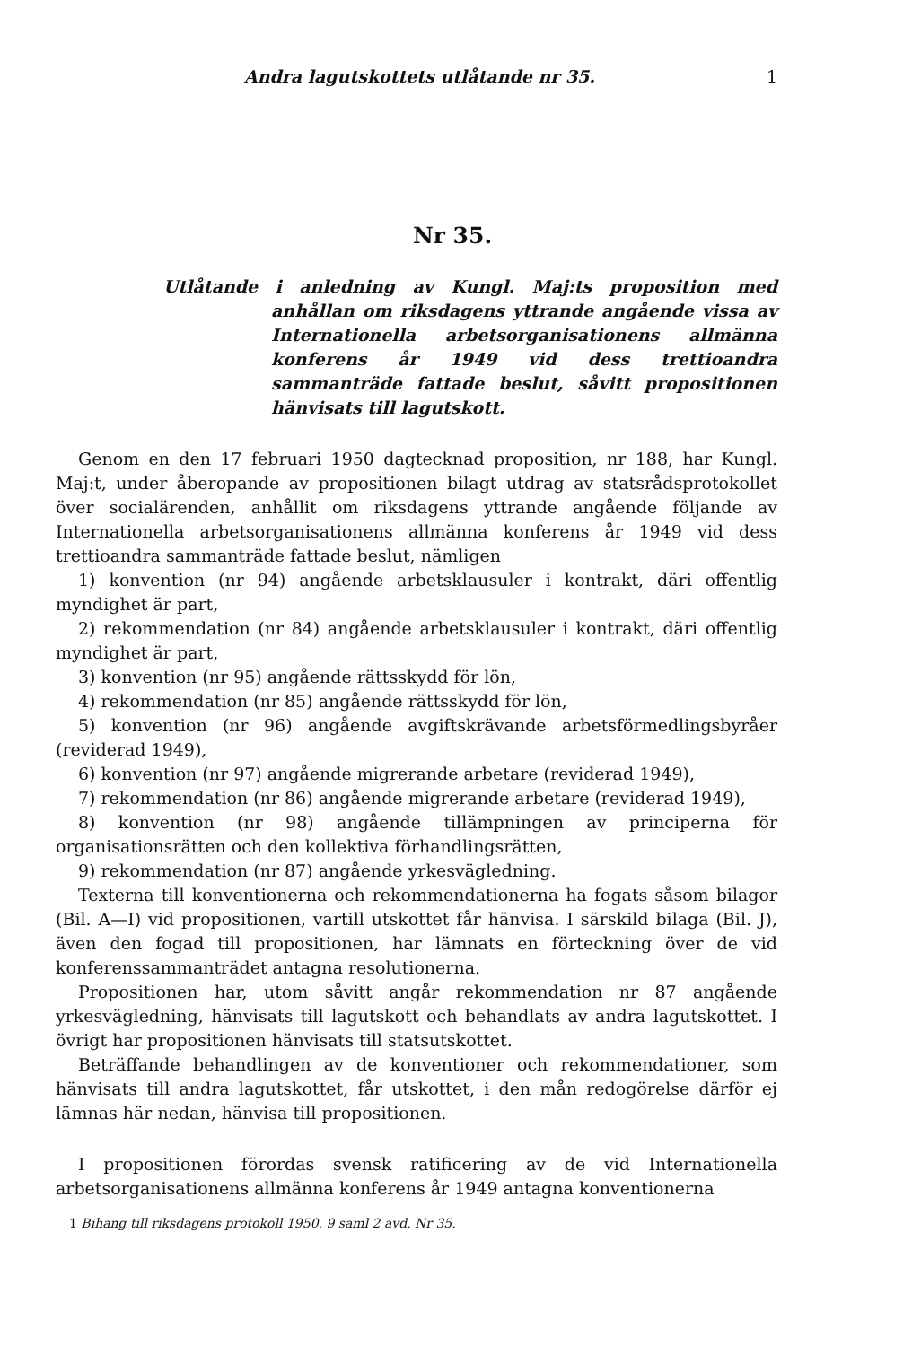Andra lagutskottets utlåtande nr 35. 1
Nr 35.
Utlåtande i anledning av Kungl. Maj:ts proposition med anhållan om riksdagens yttrande angående vissa av Internationella arbetsorganisationens allmänna konferens år 1949 vid dess trettioandra sammanträde fattade beslut, såvitt propositionen hänvisats till lagutskott.
Genom en den 17 februari 1950 dagtecknad proposition, nr 188, har Kungl. Maj:t, under åberopande av propositionen bilagt utdrag av statsrådsprotokollet över socialärenden, anhållit om riksdagens yttrande angående följande av Internationella arbetsorganisationens allmänna konferens år 1949 vid dess trettioandra sammanträde fattade beslut, nämligen
1) konvention (nr 94) angående arbetsklausuler i kontrakt, däri offentlig myndighet är part,
2) rekommendation (nr 84) angående arbetsklausuler i kontrakt, däri offentlig myndighet är part,
3) konvention (nr 95) angående rättsskydd för lön,
4) rekommendation (nr 85) angående rättsskydd för lön,
5) konvention (nr 96) angående avgiftskrävande arbetsförmedlingsbyråer (reviderad 1949),
6) konvention (nr 97) angående migrerande arbetare (reviderad 1949),
7) rekommendation (nr 86) angående migrerande arbetare (reviderad 1949),
8) konvention (nr 98) angående tillämpningen av principerna för organisationsrätten och den kollektiva förhandlingsrätten,
9) rekommendation (nr 87) angående yrkesvägledning.
Texterna till konventionerna och rekommendationerna ha fogats såsom bilagor (Bil. A—I) vid propositionen, vartill utskottet får hänvisa. I särskild bilaga (Bil. J), även den fogad till propositionen, har lämnats en förteckning över de vid konferenssammanträdet antagna resolutionerna.
Propositionen har, utom såvitt angår rekommendation nr 87 angående yrkesvägledning, hänvisats till lagutskott och behandlats av andra lagutskottet. I övrigt har propositionen hänvisats till statsutskottet.
Beträffande behandlingen av de konventioner och rekommendationer, som hänvisats till andra lagutskottet, får utskottet, i den mån redogörelse därför ej lämnas här nedan, hänvisa till propositionen.
I propositionen förordas svensk ratificering av de vid Internationella arbetsorganisationens allmänna konferens år 1949 antagna konventionerna
1 Bihang till riksdagens protokoll 1950. 9 saml 2 avd. Nr 35.